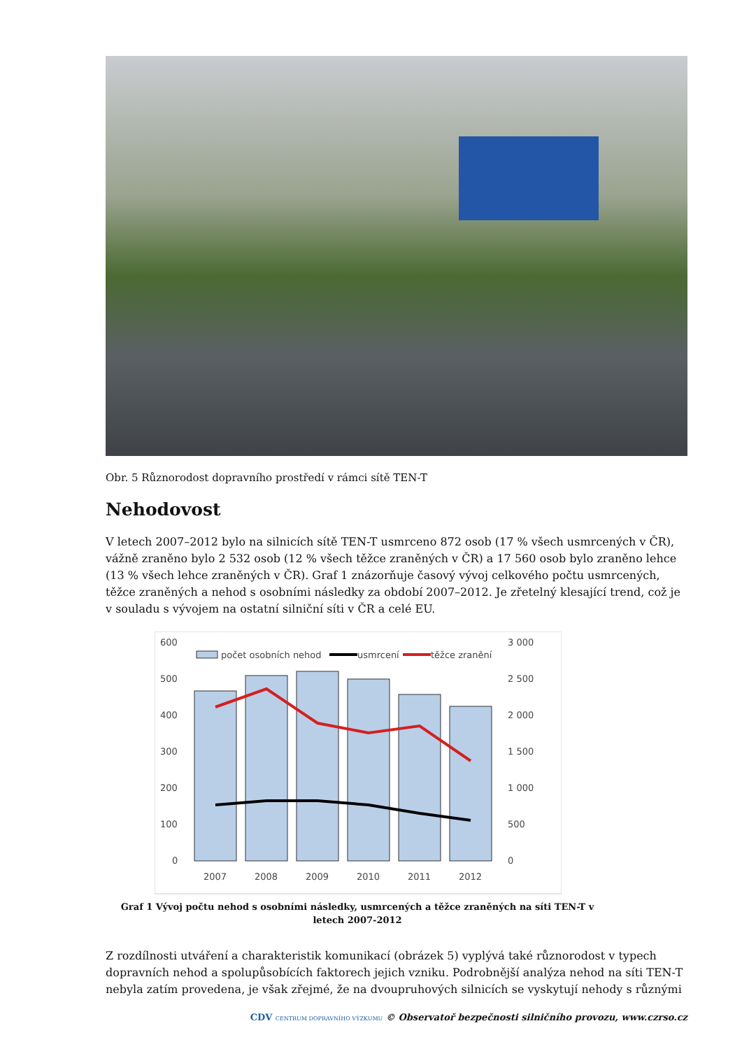Obr. 5 Různorodost dopravního prostředí v rámci sítě TEN-T
Nehodovost
V letech 2007–2012 bylo na silnicích sítě TEN-T usmrceno 872 osob (17 % všech usmrcených v ČR), vážně zraněno bylo 2 532 osob (12 % všech těžce zraněných v ČR) a 17 560 osob bylo zraněno lehce (13 % všech lehce zraněných v ČR). Graf 1 znázorňuje časový vývoj celkového počtu usmrcených, těžce zraněných a nehod s osobními následky za období 2007–2012. Je zřetelný klesající trend, což je v souladu s vývojem na ostatní silniční síti v ČR a celé EU.
600
500
400
300
200
100
0
3 000
2 500
2 000
1 500
1 000
500
0
počet osobních nehod
usmrcení
těžce zranění
2007
2008
2009
2010
2011
2012
Graf 1 Vývoj počtu nehod s osobními následky, usmrcených a těžce zraněných na síti TEN-T v letech 2007-2012
Z rozdílnosti utváření a charakteristik komunikací (obrázek 5) vyplývá také různorodost v typech dopravních nehod a spolupůsobících faktorech jejich vzniku. Podrobnější analýza nehod na síti TEN-T nebyla zatím provedena, je však zřejmé, že na dvoupruhových silnicích se vyskytují nehody s různými
CDV CENTRUM DOPRAVNÍHO VÝZKUMU © Observatoř bezpečnosti silničního provozu, www.czrso.cz